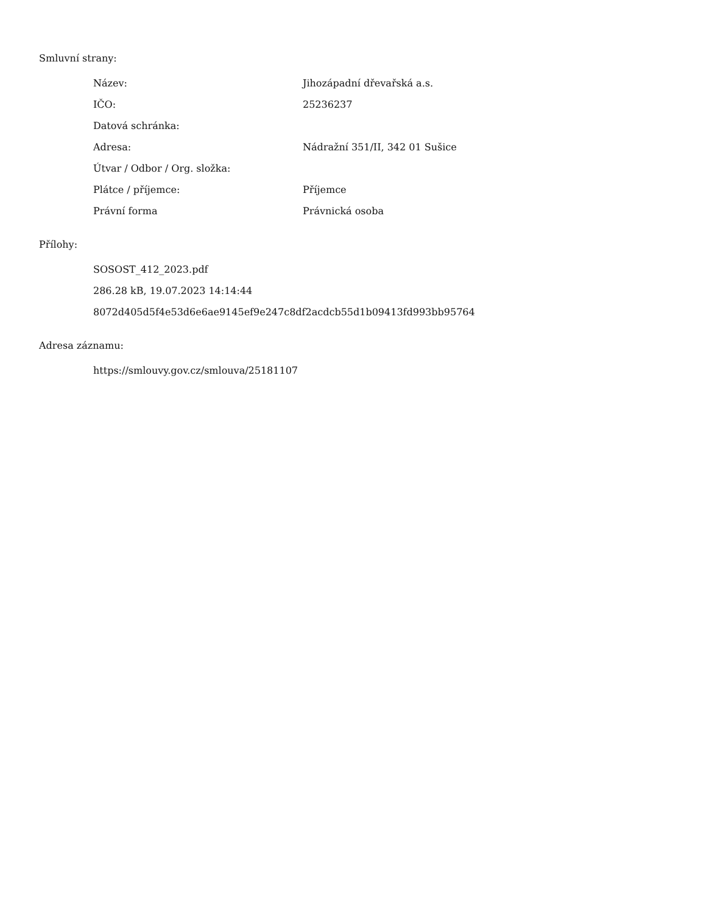Smluvní strany:
| Název: | Jihozápadní dřevařská a.s. |
| IČO: | 25236237 |
| Datová schránka: | |
| Adresa: | Nádražní 351/II, 342 01 Sušice |
| Útvar / Odbor / Org. složka: | |
| Plátce / příjemce: | Příjemce |
| Právní forma | Právnická osoba |
Přílohy:
SOSOST_412_2023.pdf
286.28 kB, 19.07.2023 14:14:44
8072d405d5f4e53d6e6ae9145ef9e247c8df2acdcb55d1b09413fd993bb95764
Adresa záznamu:
https://smlouvy.gov.cz/smlouva/25181107